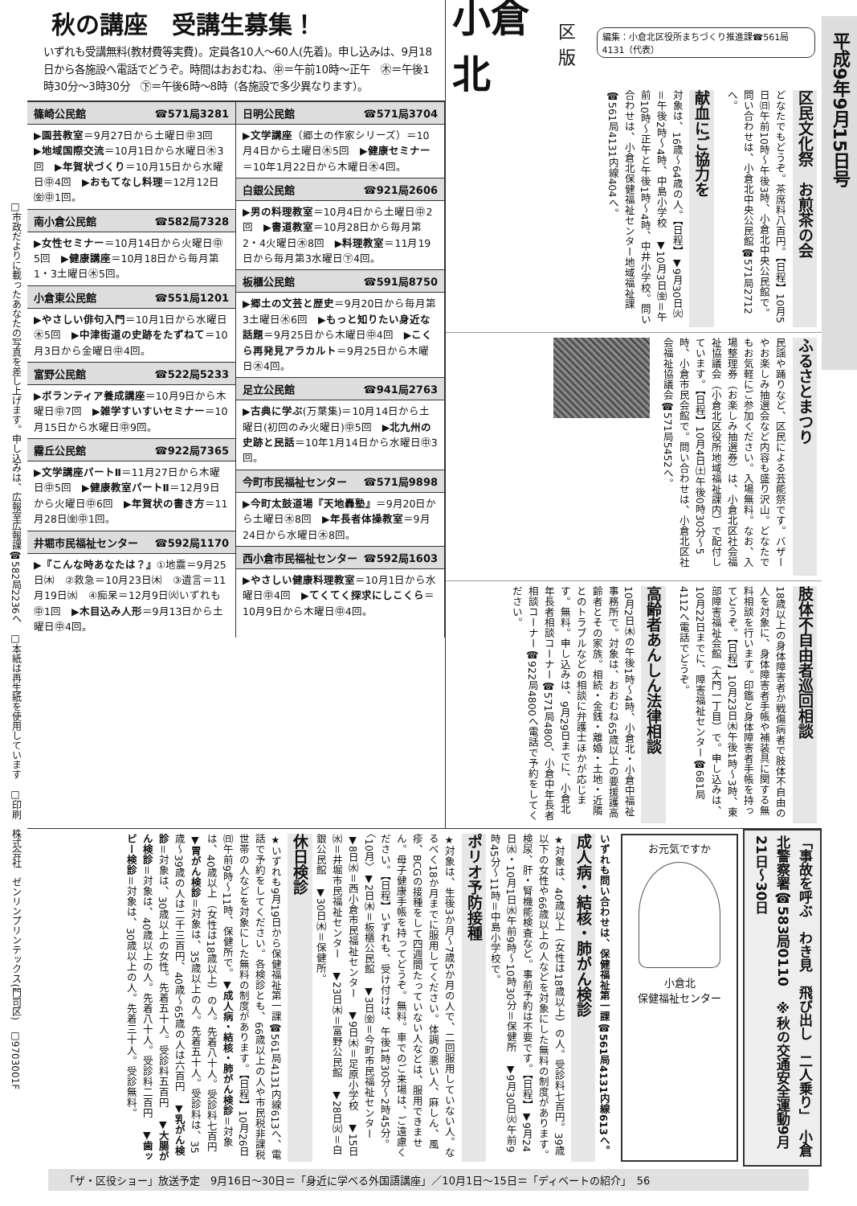□市政だよりに載ったあなたの写真を差し上げます。申し込みは、広報室広報課☎582局2236へ　□本紙は再生紙を使用しています　□印刷　株式会社　ゼンリンプリンテックス(門司区)　□9703001F
秋の講座　受講生募集！
いずれも受講無料(教材費等実費)。定員各10人～60人(先着)。申し込みは、9月18日から各施設へ電話でどうぞ。時間はおおむね、㊥＝午前10時～正午　㊍＝午後1時30分～3時30分　㊦＝午後6時～8時（各施設で多少異なります）。
篠崎公民館 ☎571局3281
▶園芸教室＝9月27日から土曜日㊥3回　▶地域国際交流＝10月1日から水曜日㊍3回　▶年賀状づくり＝10月15日から水曜日㊥4回　▶おもてなし料理＝12月12日㈮㊥1回。
南小倉公民館 ☎582局7328
▶女性セミナー＝10月14日から火曜日㊥5回　▶健康講座＝10月18日から毎月第1・3土曜日㊍5回。
小倉東公民館 ☎551局1201
▶やさしい俳句入門＝10月1日から水曜日㊍5回　▶中津街道の史跡をたずねて＝10月3日から金曜日㊥4回。
富野公民館 ☎522局5233
▶ボランティア養成講座＝10月9日から木曜日㊥7回　▶雑学すいすいセミナー＝10月15日から水曜日㊥9回。
霧丘公民館 ☎922局7365
▶文学講座パートⅡ＝11月27日から木曜日㊥5回　▶健康教室パートⅡ＝12月9日から火曜日㊥6回　▶年賀状の書き方＝11月28日㈮㊥1回。
井堀市民福祉センター ☎592局1170
▶『こんな時あなたは？』①地震＝9月25日㈭　②救急＝10月23日㈭　③遺言＝11月19日㈬　④痴呆＝12月9日㈫いずれも㊥1回　▶木目込み人形＝9月13日から土曜日㊥4回。
日明公民館 ☎571局3704
▶文学講座（郷土の作家シリーズ）＝10月4日から土曜日㊍5回　▶健康セミナー＝10年1月22日から木曜日㊍4回。
白銀公民館 ☎921局2606
▶男の料理教室＝10月4日から土曜日㊥2回　▶書道教室＝10月28日から毎月第2・4火曜日㊍8回　▶料理教室＝11月19日から毎月第3水曜日㊦4回。
板櫃公民館 ☎591局8750
▶郷土の文芸と歴史＝9月20日から毎月第3土曜日㊍6回　▶もっと知りたい身近な話題＝9月25日から木曜日㊥4回　▶こくら再発見アラカルト＝9月25日から木曜日㊍4回。
足立公民館 ☎941局2763
▶古典に学ぶ(万葉集)＝10月14日から土曜日(初回のみ火曜日)㊥5回　▶北九州の史跡と民話＝10年1月14日から水曜日㊥3回。
今町市民福祉センター ☎571局9898
▶今町太鼓道場『天地轟塾』＝9月20日から土曜日㊍8回　▶年長者体操教室＝9月24日から水曜日㊍8回。
西小倉市民福祉センター ☎592局1603
▶やさしい健康料理教室＝10月1日から水曜日㊥4回　▶てくてく探求にしこくら＝10月9日から木曜日㊥4回。
小倉北 区版 編集：小倉北区役所まちづくり推進課☎561局4131（代表）
区民文化祭　お煎茶の会
どなたでもどうぞ。茶席料八百円。【日程】10月5日㈰午前10時～午後3時、小倉北中央公民館で。問い合わせは、小倉北中央公民館☎571局2712へ。
献血にご協力を
対象は、16歳～64歳の人。【日程】▼9月30日㈫＝午後2時～4時、中島小学校　▼10月3日㈮＝午前10時～正午と午後1時～4時、中井小学校。問い合わせは、小倉北保健福祉センター地域福祉課☎561局4131内線404へ。
ふるさとまつり
民謡や踊りなど、区民による芸能祭です。バザーやお楽しみ抽選会など内容も盛り沢山。どなたでもお気軽にご参加ください。入場無料。なお、入場整理券（お楽しみ抽選券）は、小倉北区社会福祉協議会（小倉北区役所地域福祉課内）で配付しています。【日程】10月4日㈯午後0時30分～5時、小倉市民会館で。問い合わせは、小倉北区社会福祉協議会☎571局5452へ。
肢体不自由者巡回相談
18歳以上の身体障害者か戦傷病者で肢体不自由の人を対象に、身体障害者手帳や補装具に関する無料相談を行います。印鑑と身体障害者手帳を持ってどうぞ。【日程】10月23日㈭午後1時～3時、東部障害福祉会館（大門一丁目）で。申し込みは、10月22日までに、障害福祉センター☎681局4112へ電話でどうぞ。
高齢者あんしん法律相談
10月2日㈭の午後1時～4時、小倉北・小倉中福祉事務所で。対象は、おおむね65歳以上の要援護高齢者とその家族。相続・金銭・離婚・土地・近隣とのトラブルなどの相談に弁護士ほかが応じます。無料。申し込みは、9月29日までに、小倉北年長者相談コーナー☎571局4800、小倉中年長者相談コーナー☎922局4800へ電話で予約をしてください。
「事故を呼ぶ　わき見　飛び出し　二人乗り」　小倉北警察署☎583局0110　※秋の交通安全運動9月21日～30日
お元気ですか
小倉北
保健福祉センター
いずれも問い合わせは、保健福祉第一課☎561局4131内線613へ。
成人病・結核・肺がん検診
★対象は、40歳以上（女性は18歳以上）の人。受診料七百円。39歳以下の女性や66歳以上の人などを対象にした無料の制度があります。検尿、肝・腎機能検査など。事前予約は不要です。【日程】▼9月24日㈬・10月1日㈬午前9時～10時30分＝保健所　▼9月30日㈫午前9時45分～11時＝中島小学校で。
ポリオ予防接種
★対象は、生後3か月～7歳5か月の人で、二回服用していない人。なるべく18か月までに服用してください。体調の悪い人、麻しん、風疹、BCGの接種をして四週間たっていない人などは、服用できません。母子健康手帳を持ってどうぞ。無料。車でのご来場は、ご遠慮ください。【日程】いずれも、受け付けは、午後1時30分～2時45分。〈10月〉▼2日㈭＝板櫃公民館　▼3日㈮＝今町市民福祉センター　▼8日㈬＝西小倉市民福祉センター　▼9日㈭＝足原小学校　▼15日㈬＝井堀市民福祉センター　▼23日㈭＝富野公民館　▼28日㈫＝白銀公民館　▼30日㈭＝保健所。
休日検診
★いずれも9月19日から保健福祉第一課☎561局4131内線613へ、電話で予約をしてください。各検診とも、66歳以上の人や市民税非課税世帯の人などを対象にした無料の制度があります。【日程】10月26日㈰午前9時～11時、保健所で。▼成人病・結核・肺がん検診＝対象は、40歳以上（女性は18歳以上）の人。先着八十人。受診料七百円　▼胃がん検診＝対象は、35歳以上の人。先着五十人。受診料は、35歳～39歳の人は二千三百円、40歳～65歳の人は六百円　▼乳がん検診＝対象は、30歳以上の女性。先着五十人。受診料五百円　▼大腸がん検診＝対象は、40歳以上の人。先着八十人。受診料二百円　▼歯ッピー検診＝対象は、30歳以上の人。先着三十人。受診無料。
平成9年9月15日号
「ザ・区役ショー」放送予定　9月16日～30日＝「身近に学べる外国語講座」／10月1日～15日＝「ディベートの紹介」　56